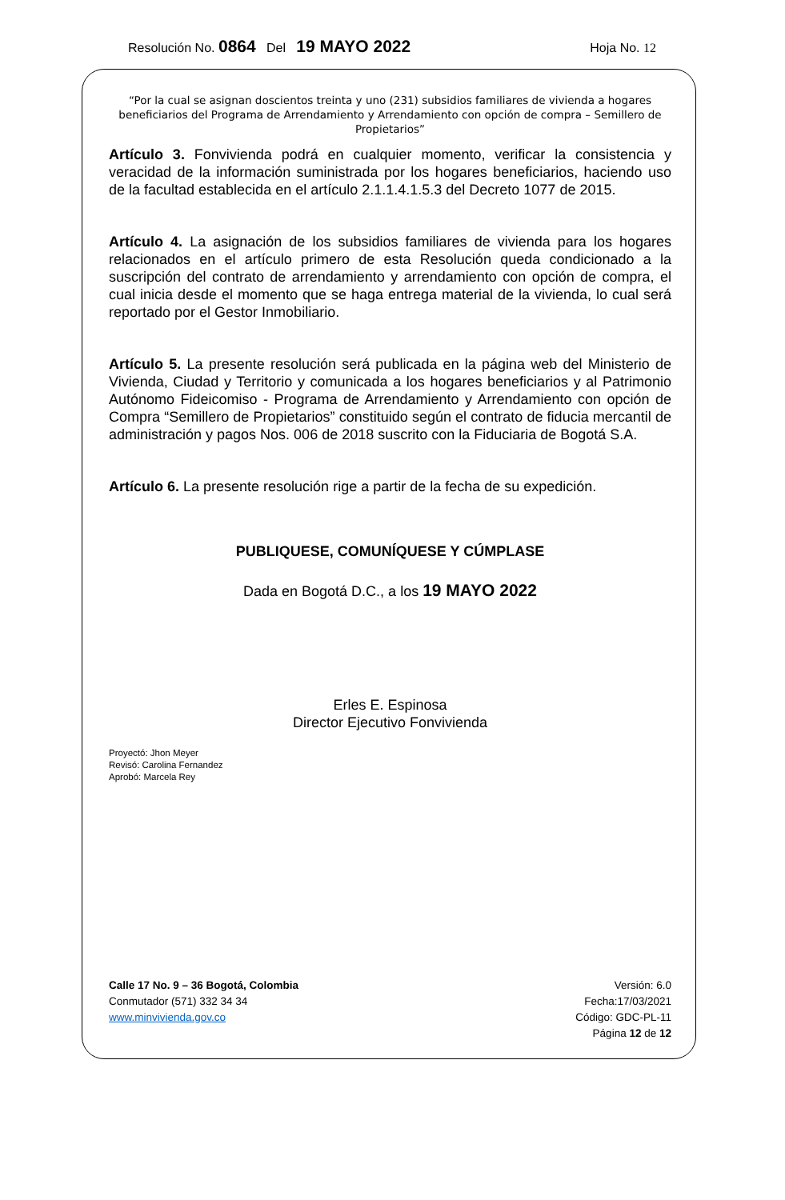Resolución No. 0864 Del 19 MAYO 2022 Hoja No. 12
“Por la cual se asignan doscientos treinta y uno (231) subsidios familiares de vivienda a hogares beneficiarios del Programa de Arrendamiento y Arrendamiento con opción de compra – Semillero de Propietarios”
Artículo 3. Fonvivienda podrá en cualquier momento, verificar la consistencia y veracidad de la información suministrada por los hogares beneficiarios, haciendo uso de la facultad establecida en el artículo 2.1.1.4.1.5.3 del Decreto 1077 de 2015.
Artículo 4. La asignación de los subsidios familiares de vivienda para los hogares relacionados en el artículo primero de esta Resolución queda condicionado a la suscripción del contrato de arrendamiento y arrendamiento con opción de compra, el cual inicia desde el momento que se haga entrega material de la vivienda, lo cual será reportado por el Gestor Inmobiliario.
Artículo 5. La presente resolución será publicada en la página web del Ministerio de Vivienda, Ciudad y Territorio y comunicada a los hogares beneficiarios y al Patrimonio Autónomo Fideicomiso - Programa de Arrendamiento y Arrendamiento con opción de Compra “Semillero de Propietarios” constituido según el contrato de fiducia mercantil de administración y pagos Nos. 006 de 2018 suscrito con la Fiduciaria de Bogotá S.A.
Artículo 6. La presente resolución rige a partir de la fecha de su expedición.
PUBLIQUESE, COMUNÍQUESE Y CÚMPLASE
Dada en Bogotá D.C., a los 19 MAYO 2022
Erles E. Espinosa
Director Ejecutivo Fonvivienda
Proyectó: Jhon Meyer
Revisó: Carolina Fernandez
Aprobó: Marcela Rey
Calle 17 No. 9 – 36 Bogotá, Colombia
Conmutador (571) 332 34 34
www.minvivienda.gov.co
Versión: 6.0
Fecha:17/03/2021
Código: GDC-PL-11
Página 12 de 12